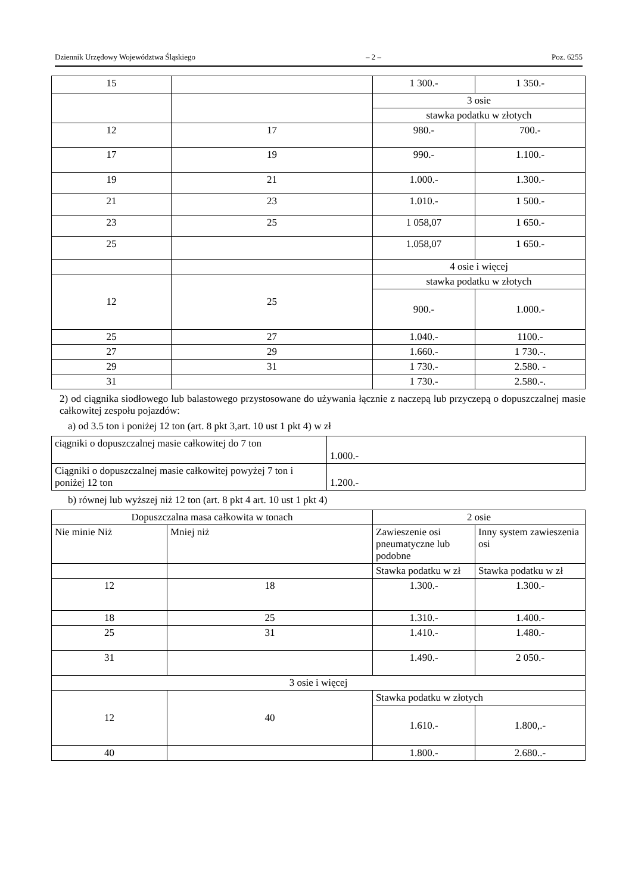Dziennik Urzędowy Województwa Śląskiego – 2 – Poz. 6255
| 15 | | 1 300.- | 1 350.- |
| | | 3 osie | |
| | | stawka podatku w złotych | |
| 12 | 17 | 980.- | 700.- |
| 17 | 19 | 990.- | 1.100.- |
| 19 | 21 | 1.000.- | 1.300.- |
| 21 | 23 | 1.010.- | 1 500.- |
| 23 | 25 | 1 058,07 | 1 650.- |
| 25 | | 1.058,07 | 1 650.- |
| | | 4 osie i więcej | |
| 12 | 25 | stawka podatku w złotych | |
| | | 900.- | 1.000.- |
| 25 | 27 | 1.040.- | 1100.- |
| 27 | 29 | 1.660.- | 1 730.-. |
| 29 | 31 | 1 730.- | 2.580. - |
| 31 | | 1 730.- | 2.580.-. |
2) od ciągnika siodłowego lub balastowego przystosowane do używania łącznie z naczepą lub przyczepą o dopuszczalnej masie całkowitej zespołu pojazdów:
a) od 3.5 ton i poniżej 12 ton (art. 8 pkt 3,art. 10 ust 1 pkt 4) w zł
| ciągniki o dopuszczalnej masie całkowitej do 7 ton | 1.000.- |
| Ciągniki o dopuszczalnej masie całkowitej powyżej 7 ton i poniżej 12 ton | 1.200.- |
b) równej lub wyższej niż 12 ton (art. 8 pkt 4 art. 10 ust 1 pkt 4)
| Dopuszczalna masa całkowita w tonach | | 2 osie | |
| Nie minie Niż | Mniej niż | Zawieszenie osi pneumatyczne lub podobne | Inny system zawieszenia osi |
| | | Stawka podatku w zł | Stawka podatku w zł |
| 12 | 18 | 1.300.- | 1.300.- |
| 18 | 25 | 1.310.- | 1.400.- |
| 25 | 31 | 1.410.- | 1.480.- |
| 31 | | 1.490.- | 2 050.- |
| 3 osie i więcej | | | |
| 12 | 40 | Stawka podatku w złotych | |
| | | 1.610.- | 1.800,.- |
| 40 | | 1.800.- | 2.680..- |